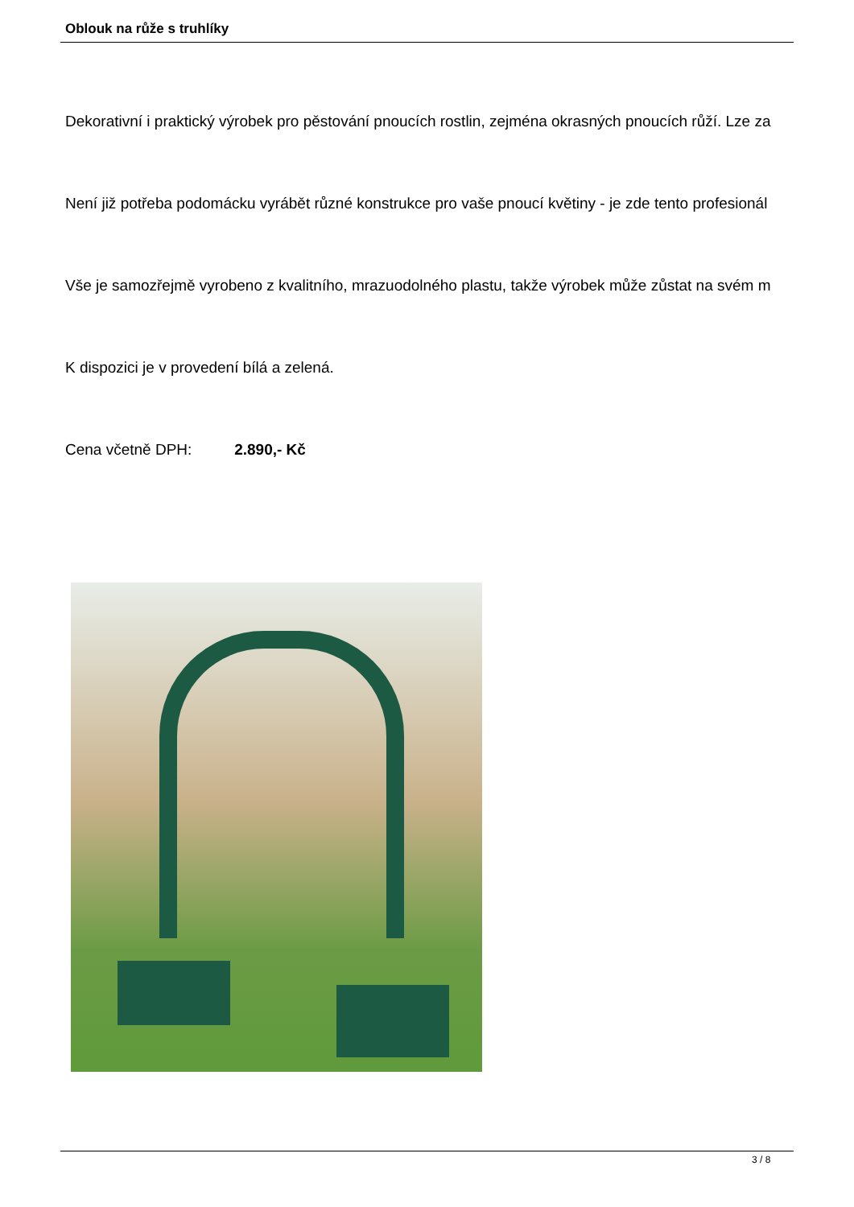Oblouk na růže s truhlíky
Dekorativní i praktický výrobek pro pěstování pnoucích rostlin, zejména okrasných pnoucích růží. Lze za
Není již potřeba podomácku vyrábět různé konstrukce pro vaše pnoucí květiny - je zde tento profesionál
Vše je samozřejmě vyrobeno z kvalitního, mrazuodolného plastu, takže výrobek může zůstat na svém m
K dispozici je v provedení bílá a zelená.
Cena včetně DPH: 2.890,- Kč
3 / 8